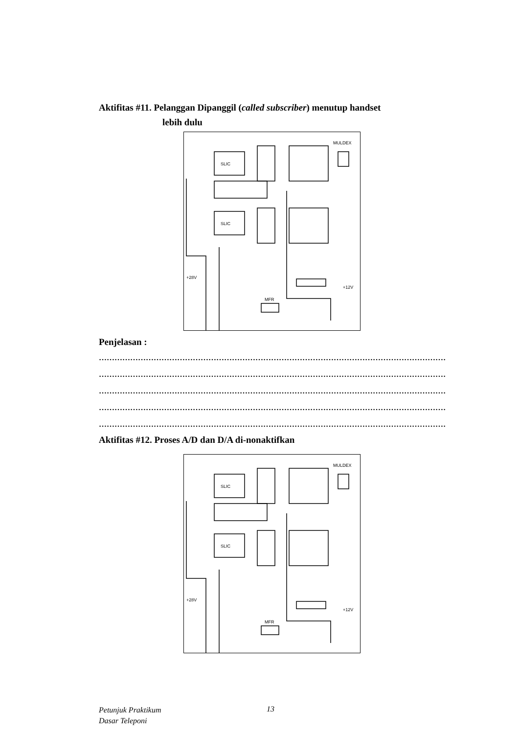Aktifitas #11. Pelanggan Dipanggil (called subscriber) menutup handset
lebih dulu
SLIC
SLIC
MULDEX
MFR
+28V
+12V
Penjelasan :
…………………………………………………………………………………………………………………………
…………………………………………………………………………………………………………………………
…………………………………………………………………………………………………………………………
…………………………………………………………………………………………………………………………
…………………………………………………………………………………………………………………………
Aktifitas #12. Proses A/D dan D/A di-nonaktifkan
SLIC
SLIC
MULDEX
MFR
+28V
+12V
Petunjuk Praktikum
Dasar Teleponi
13